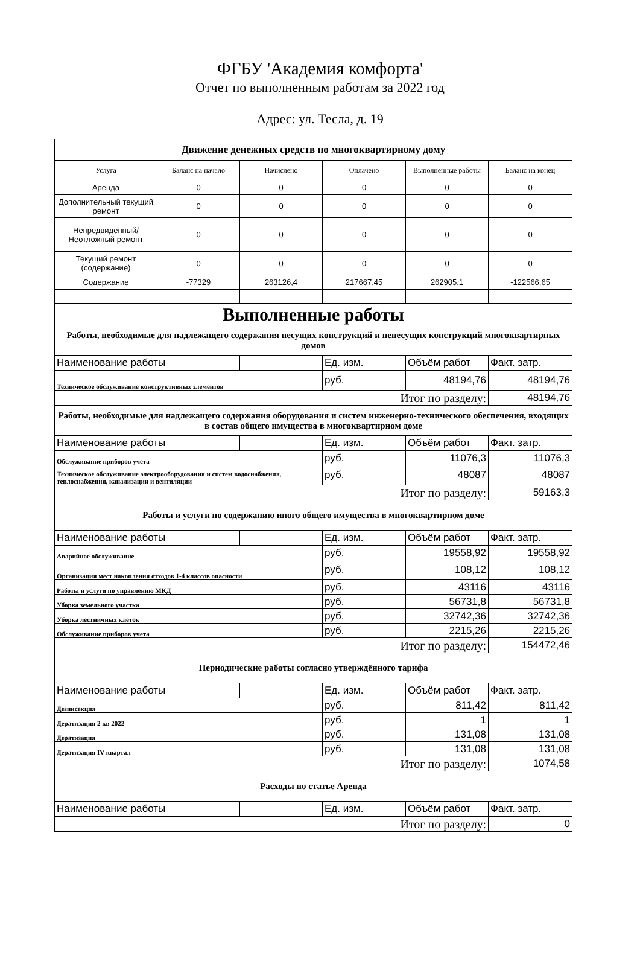ФГБУ 'Академия комфорта'
Отчет по выполненным работам за 2022 год
Адрес: ул. Тесла, д. 19
| Движение денежных средств по многоквартирному дому | | | | | |
| Услуга | Баланс на начало | Начислено | Оплачено | Выполненные работы | Баланс на конец |
| Аренда | 0 | 0 | 0 | 0 | 0 |
| Дополнительный текущий ремонт | 0 | 0 | 0 | 0 | 0 |
| Непредвиденный/ Неотложный ремонт | 0 | 0 | 0 | 0 | 0 |
| Текущий ремонт (содержание) | 0 | 0 | 0 | 0 | 0 |
| Содержание | -77329 | 263126,4 | 217667,45 | 262905,1 | -122566,65 |
| Выполненные работы | | | | | |
| Работы, необходимые для надлежащего содержания несущих конструкций и ненесущих конструкций многоквартирных домов | | | | | |
| Наименование работы | | | Ед. изм. | Объём работ | Факт. затр. |
| Техническое обслуживание конструктивных элементов | | | руб. | 48194,76 | 48194,76 |
| Итог по разделу: | | | | | 48194,76 |
| Работы, необходимые для надлежащего содержания оборудования и систем инженерно-технического обеспечения, входящих в состав общего имущества в многоквартирном доме | | | | | |
| Наименование работы | | | Ед. изм. | Объём работ | Факт. затр. |
| Обслуживание приборов учета | | | руб. | 11076,3 | 11076,3 |
| Техническое обслуживание электрооборудования и систем водоснабжения, теплоснабжения, канализации и вентиляции | | | руб. | 48087 | 48087 |
| Итог по разделу: | | | | | 59163,3 |
| Работы и услуги по содержанию иного общего имущества в многоквартирном доме | | | | | |
| Наименование работы | | | Ед. изм. | Объём работ | Факт. затр. |
| Аварийное обслуживание | | | руб. | 19558,92 | 19558,92 |
| Организация мест накопления отходов 1-4 классов опасности | | | руб. | 108,12 | 108,12 |
| Работы и услуги по управлению МКД | | | руб. | 43116 | 43116 |
| Уборка земельного участка | | | руб. | 56731,8 | 56731,8 |
| Уборка лестничных клеток | | | руб. | 32742,36 | 32742,36 |
| Обслуживание приборов учета | | | руб. | 2215,26 | 2215,26 |
| Итог по разделу: | | | | | 154472,46 |
| Периодические работы согласно утверждённого тарифа | | | | | |
| Наименование работы | | | Ед. изм. | Объём работ | Факт. затр. |
| Дезинсекция | | | руб. | 811,42 | 811,42 |
| Дератизация 2 кв 2022 | | | руб. | 1 | 1 |
| Дератизация | | | руб. | 131,08 | 131,08 |
| Дератизация IV квартал | | | руб. | 131,08 | 131,08 |
| Итог по разделу: | | | | | 1074,58 |
| Расходы по статье Аренда | | | | | |
| Наименование работы | | | Ед. изм. | Объём работ | Факт. затр. |
| Итог по разделу: | | | | | 0 |